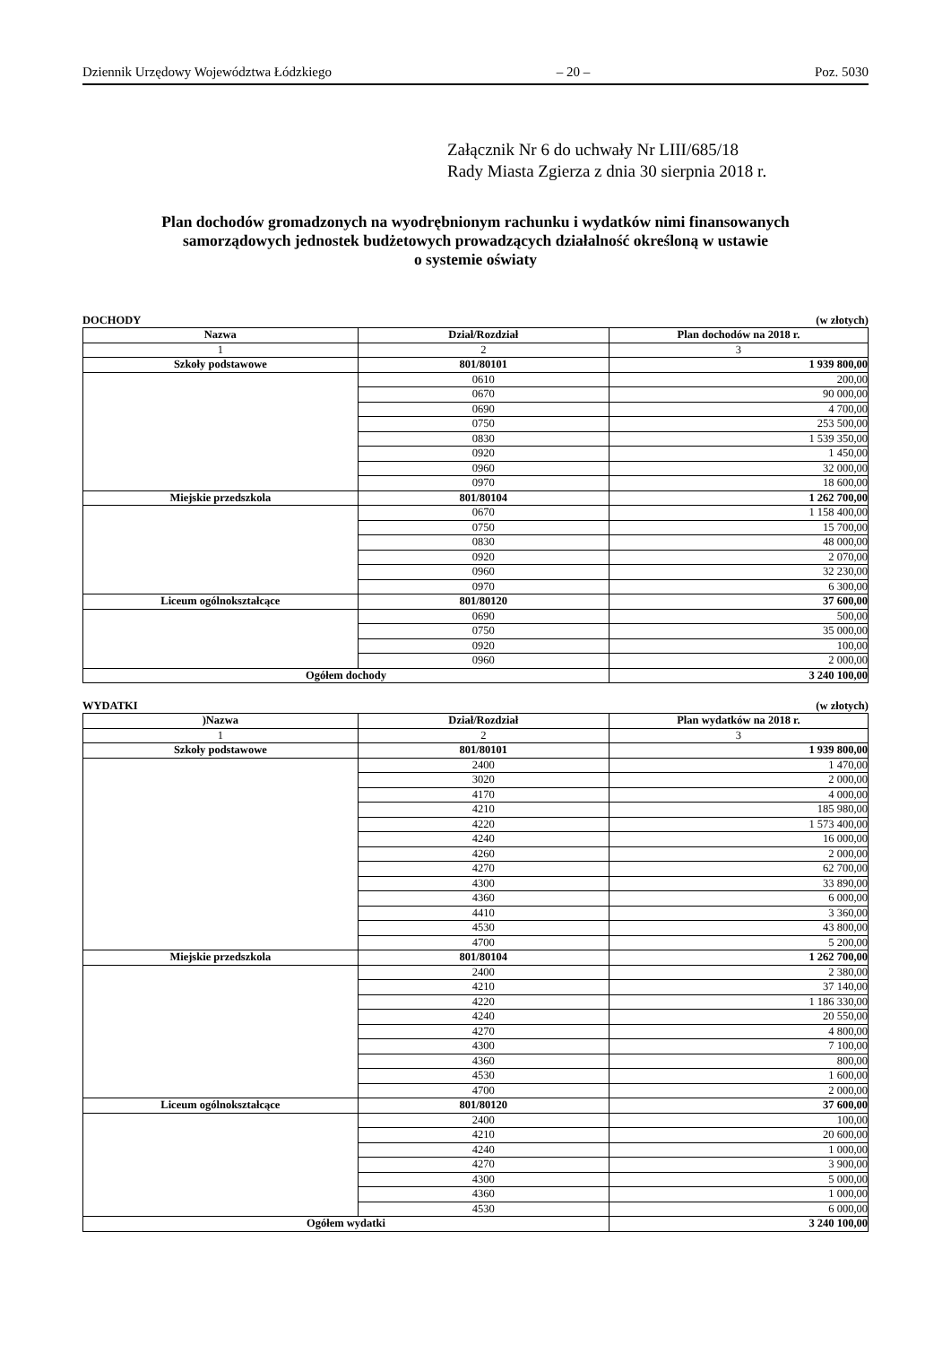Dziennik Urzędowy Województwa Łódzkiego – 20 – Poz. 5030
Załącznik Nr 6 do uchwały Nr LIII/685/18
Rady Miasta Zgierza z dnia 30 sierpnia 2018 r.
Plan dochodów gromadzonych na wyodrębnionym rachunku i wydatków nimi finansowanych
samorządowych jednostek budżetowych prowadzących działalność określoną w ustawie
o systemie oświaty
DOCHODY (w złotych)
| Nazwa | Dział/Rozdział | Plan dochodów na 2018 r. |
| --- | --- | --- |
| 1 | 2 | 3 |
| Szkoły podstawowe | 801/80101 | 1 939 800,00 |
| | 0610 | 200,00 |
| | 0670 | 90 000,00 |
| | 0690 | 4 700,00 |
| | 0750 | 253 500,00 |
| | 0830 | 1 539 350,00 |
| | 0920 | 1 450,00 |
| | 0960 | 32 000,00 |
| | 0970 | 18 600,00 |
| Miejskie przedszkola | 801/80104 | 1 262 700,00 |
| | 0670 | 1 158 400,00 |
| | 0750 | 15 700,00 |
| | 0830 | 48 000,00 |
| | 0920 | 2 070,00 |
| | 0960 | 32 230,00 |
| | 0970 | 6 300,00 |
| Liceum ogólnokształcące | 801/80120 | 37 600,00 |
| | 0690 | 500,00 |
| | 0750 | 35 000,00 |
| | 0920 | 100,00 |
| | 0960 | 2 000,00 |
| Ogółem dochody | | 3 240 100,00 |
WYDATKI (w złotych)
| )Nazwa | Dział/Rozdział | Plan wydatków na 2018 r. |
| --- | --- | --- |
| 1 | 2 | 3 |
| Szkoły podstawowe | 801/80101 | 1 939 800,00 |
| | 2400 | 1 470,00 |
| | 3020 | 2 000,00 |
| | 4170 | 4 000,00 |
| | 4210 | 185 980,00 |
| | 4220 | 1 573 400,00 |
| | 4240 | 16 000,00 |
| | 4260 | 2 000,00 |
| | 4270 | 62 700,00 |
| | 4300 | 33 890,00 |
| | 4360 | 6 000,00 |
| | 4410 | 3 360,00 |
| | 4530 | 43 800,00 |
| | 4700 | 5 200,00 |
| Miejskie przedszkola | 801/80104 | 1 262 700,00 |
| | 2400 | 2 380,00 |
| | 4210 | 37 140,00 |
| | 4220 | 1 186 330,00 |
| | 4240 | 20 550,00 |
| | 4270 | 4 800,00 |
| | 4300 | 7 100,00 |
| | 4360 | 800,00 |
| | 4530 | 1 600,00 |
| | 4700 | 2 000,00 |
| Liceum ogólnokształcące | 801/80120 | 37 600,00 |
| | 2400 | 100,00 |
| | 4210 | 20 600,00 |
| | 4240 | 1 000,00 |
| | 4270 | 3 900,00 |
| | 4300 | 5 000,00 |
| | 4360 | 1 000,00 |
| | 4530 | 6 000,00 |
| Ogółem wydatki | | 3 240 100,00 |